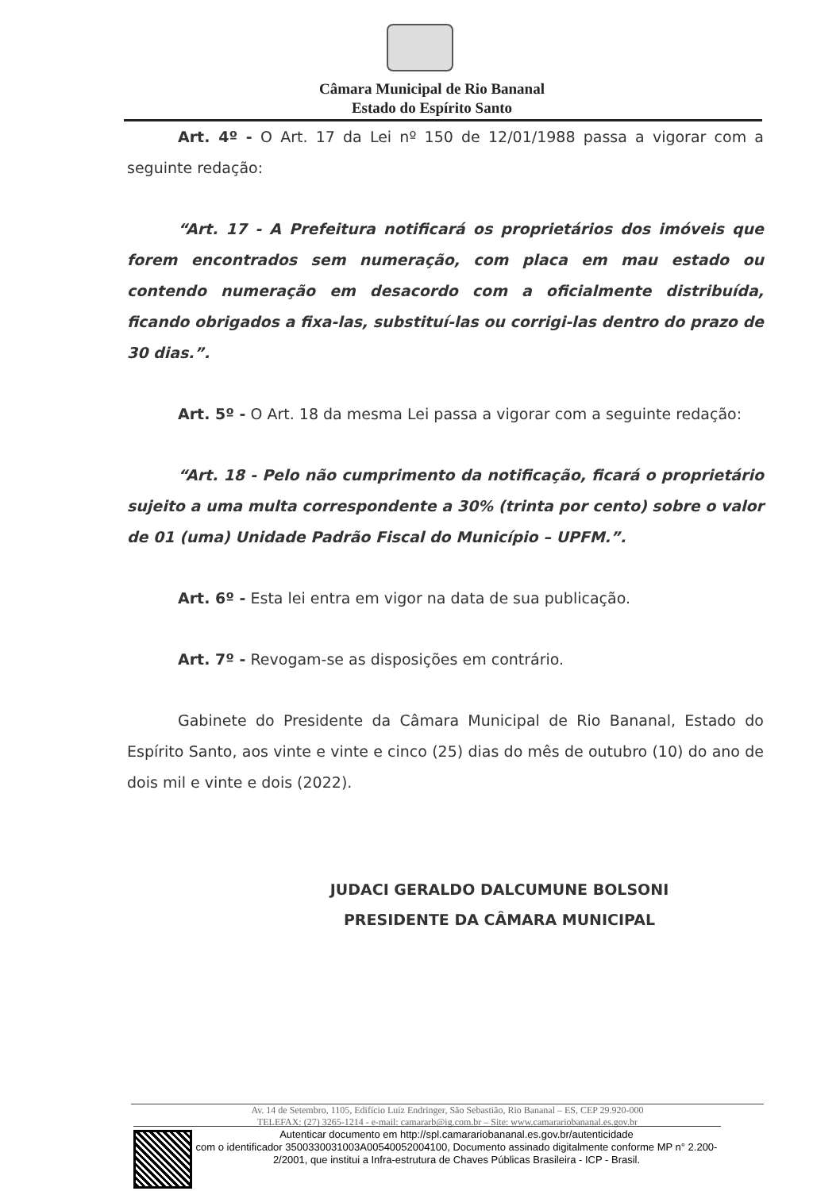Câmara Municipal de Rio Bananal
Estado do Espírito Santo
Art. 4º - O Art. 17 da Lei nº 150 de 12/01/1988 passa a vigorar com a seguinte redação:
“Art. 17 - A Prefeitura notificará os proprietários dos imóveis que forem encontrados sem numeração, com placa em mau estado ou contendo numeração em desacordo com a oficialmente distribuída, ficando obrigados a fixa-las, substituí-las ou corrigi-las dentro do prazo de 30 dias.”.
Art. 5º - O Art. 18 da mesma Lei passa a vigorar com a seguinte redação:
“Art. 18 - Pelo não cumprimento da notificação, ficará o proprietário sujeito a uma multa correspondente a 30% (trinta por cento) sobre o valor de 01 (uma) Unidade Padrão Fiscal do Município – UPFM.”.
Art. 6º - Esta lei entra em vigor na data de sua publicação.
Art. 7º - Revogam-se as disposições em contrário.
Gabinete do Presidente da Câmara Municipal de Rio Bananal, Estado do Espírito Santo, aos vinte e vinte e cinco (25) dias do mês de outubro (10) do ano de dois mil e vinte e dois (2022).
JUDACI GERALDO DALCUMUNE BOLSONI
PRESIDENTE DA CÂMARA MUNICIPAL
Av. 14 de Setembro, 1105, Edifício Luiz Endringer, São Sebastião, Rio Bananal – ES, CEP 29.920-000
TELEFAX: (27) 3265-1214 - e-mail: camararb@ig.com.br – Site: www.camarariobananal.es.gov.br
Autenticar documento em http://spl.camarariobananal.es.gov.br/autenticidade
com o identificador 3500330031003A00540052004100, Documento assinado digitalmente conforme MP n° 2.200-2/2001, que institui a Infra-estrutura de Chaves Públicas Brasileira - ICP - Brasil.